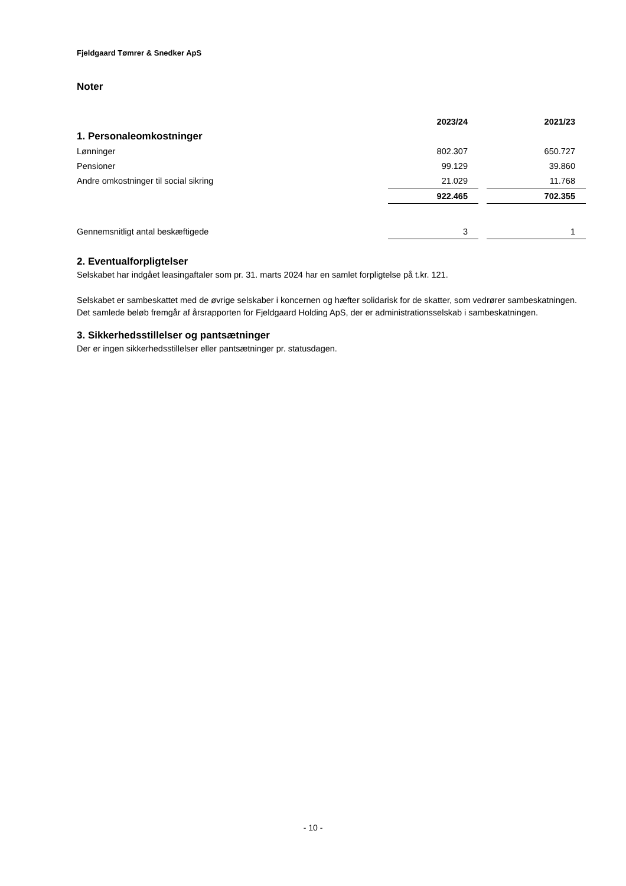Fjeldgaard Tømrer & Snedker ApS
Noter
| | 2023/24 | | 2021/23 |
| --- | --- | --- | --- |
| 1. Personaleomkostninger | | | |
| Lønninger | 802.307 | | 650.727 |
| Pensioner | 99.129 | | 39.860 |
| Andre omkostninger til social sikring | 21.029 | | 11.768 |
| | 922.465 | | 702.355 |
| Gennemsnitligt antal beskæftigede | 3 | | 1 |
2. Eventualforpligtelser
Selskabet har indgået leasingaftaler som pr. 31. marts 2024 har en samlet forpligtelse på t.kr. 121.
Selskabet er sambeskattet med de øvrige selskaber i koncernen og hæfter solidarisk for de skatter, som vedrører sambeskatningen.
Det samlede beløb fremgår af årsrapporten for Fjeldgaard Holding ApS, der er administrationsselskab i sambeskatningen.
3. Sikkerhedsstillelser og pantsætninger
Der er ingen sikkerhedsstillelser eller pantsætninger pr. statusdagen.
- 10 -